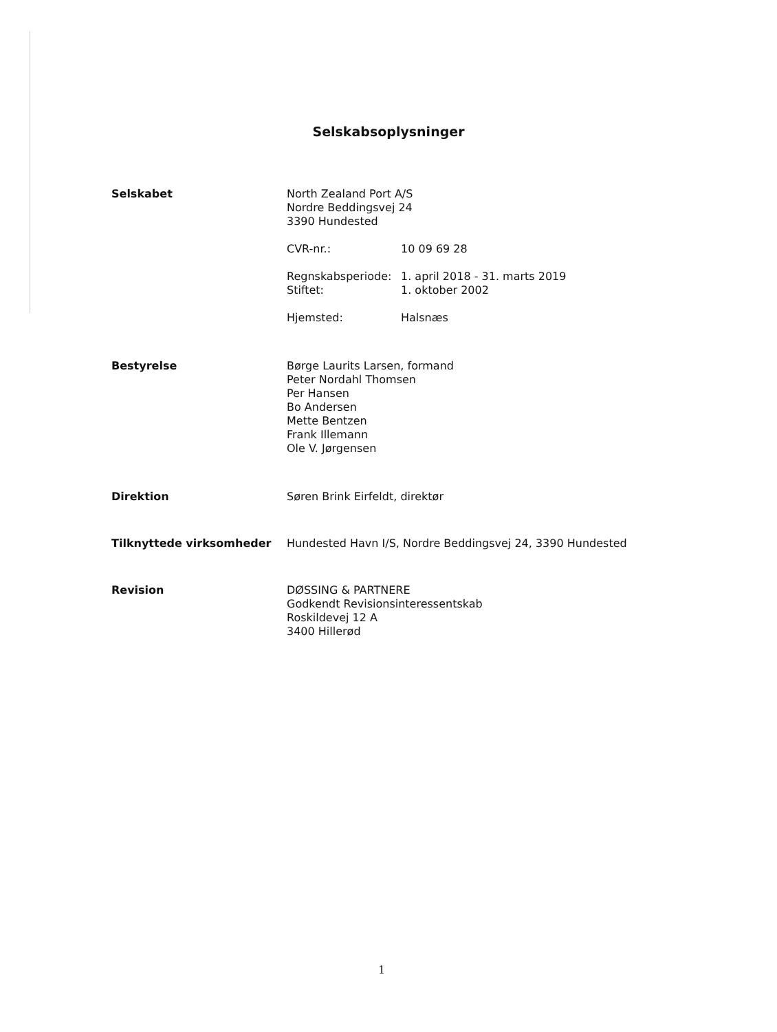Selskabsoplysninger
Selskabet
North Zealand Port A/S
Nordre Beddingsvej 24
3390 Hundested
CVR-nr.: 10 09 69 28
Regnskabsperiode: 1. april 2018 - 31. marts 2019
Stiftet: 1. oktober 2002
Hjemsted: Halsnæs
Bestyrelse
Børge Laurits Larsen, formand
Peter Nordahl Thomsen
Per Hansen
Bo Andersen
Mette Bentzen
Frank Illemann
Ole V. Jørgensen
Direktion
Søren Brink Eirfeldt, direktør
Tilknyttede virksomheder
Hundested Havn I/S, Nordre Beddingsvej 24, 3390 Hundested
Revision
DØSSING & PARTNERE
Godkendt Revisionsinteressentskab
Roskildevej 12 A
3400 Hillerød
1